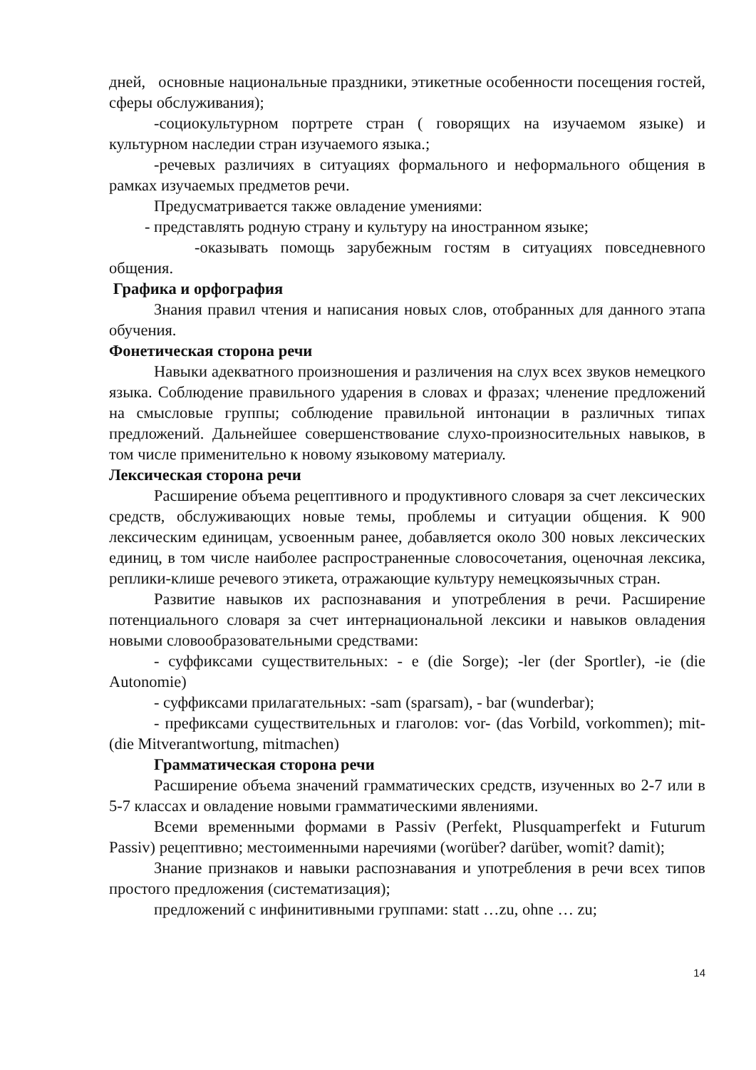дней, основные национальные праздники, этикетные особенности посещения гостей, сферы обслуживания);
-социокультурном портрете стран ( говорящих на изучаемом языке) и культурном наследии стран изучаемого языка.;
-речевых различиях в ситуациях формального и неформального общения в рамках изучаемых предметов речи.
Предусматривается также овладение умениями:
- представлять родную страну и культуру на иностранном языке;
-оказывать помощь зарубежным гостям в ситуациях повседневного общения.
Графика и орфография
Знания правил чтения и написания новых слов, отобранных для данного этапа обучения.
Фонетическая сторона речи
Навыки адекватного произношения и различения на слух всех звуков немецкого языка. Соблюдение правильного ударения в словах и фразах; членение предложений на смысловые группы; соблюдение правильной интонации в различных типах предложений. Дальнейшее совершенствование слухо-произносительных навыков, в том числе применительно к новому языковому материалу.
Лексическая сторона речи
Расширение объема рецептивного и продуктивного словаря за счет лексических средств, обслуживающих новые темы, проблемы и ситуации общения. К 900 лексическим единицам, усвоенным ранее, добавляется около 300 новых лексических единиц, в том числе наиболее распространенные словосочетания, оценочная лексика, реплики-клише речевого этикета, отражающие культуру немецкоязычных стран.
Развитие навыков их распознавания и употребления в речи. Расширение потенциального словаря за счет интернациональной лексики и навыков овладения новыми словообразовательными средствами:
- суффиксами существительных: - e (die Sorge); -ler (der Sportler), -ie (die Autonomie)
- суффиксами прилагательных: -sam (sparsam), - bar (wunderbar);
- префиксами существительных и глаголов: vor- (das Vorbild, vorkommen); mit- (die Mitverantwortung, mitmachen)
Грамматическая сторона речи
Расширение объема значений грамматических средств, изученных во 2-7 или в 5-7 классах и овладение новыми грамматическими явлениями.
Всеми временными формами в Passiv (Perfekt, Plusquamperfekt и Futurum Passiv) рецептивно; местоименными наречиями (worüber? darüber, womit? damit);
Знание признаков и навыки распознавания и употребления в речи всех типов простого предложения (систематизация);
предложений с инфинитивными группами: statt …zu, ohne … zu;
14